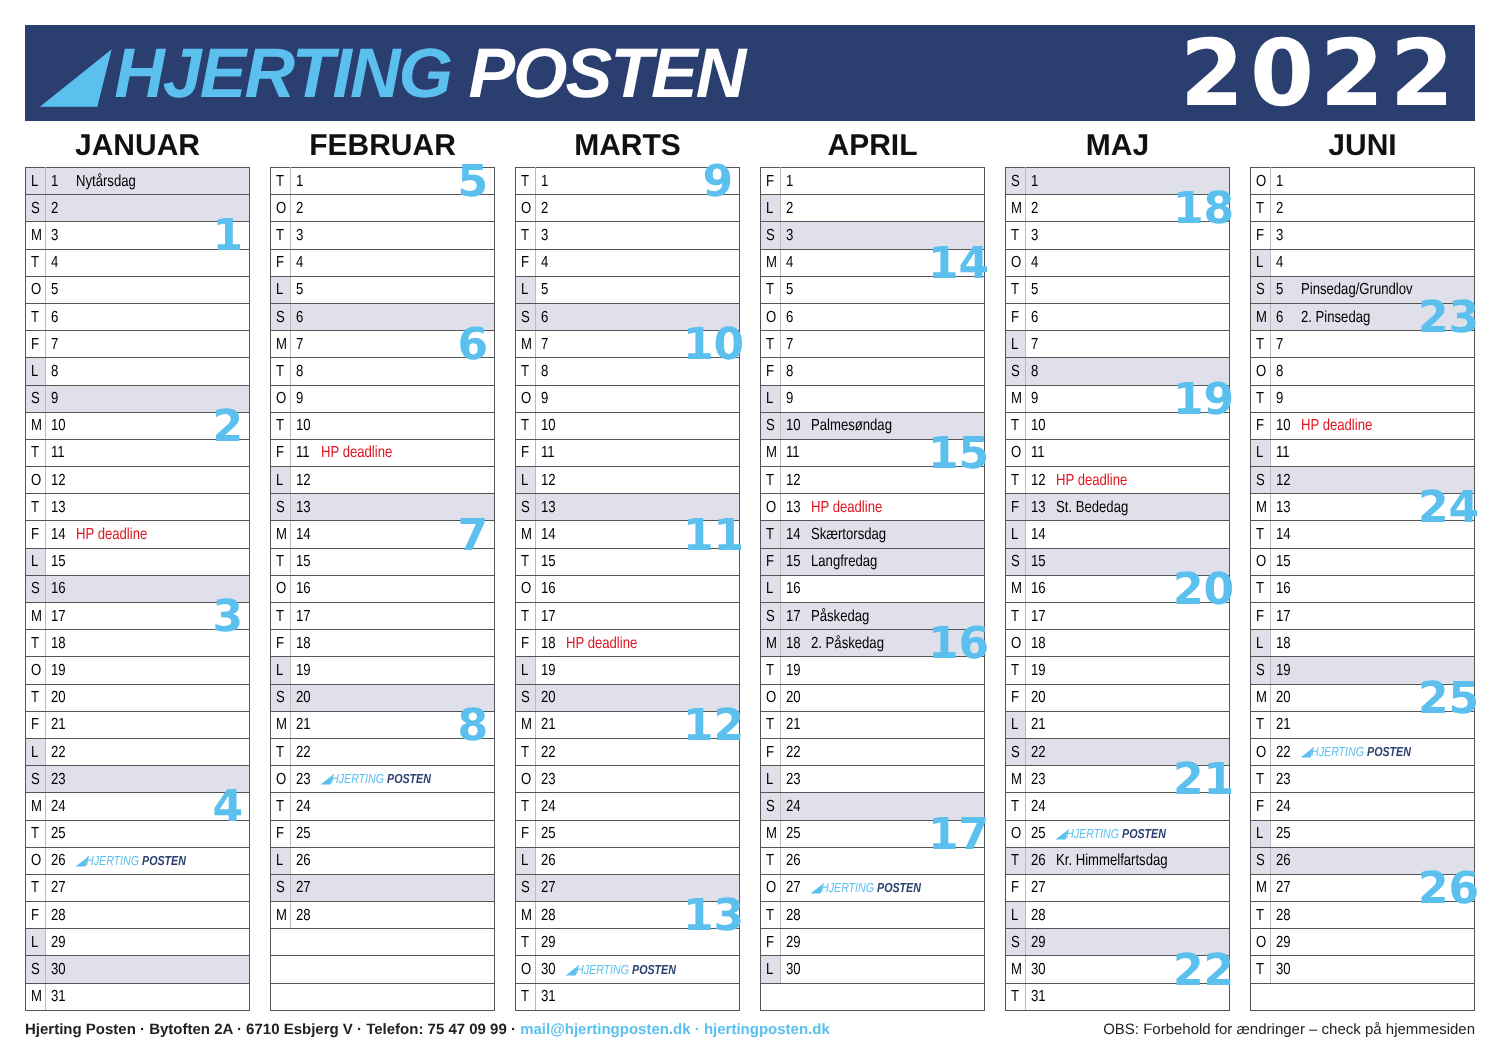◢ HJERTING POSTEN
2022
JANUAR
| L | 1 | Nytårsdag | |
| S | 2 | | |
| M | 3 | | 1 |
| T | 4 | | |
| O | 5 | | |
| T | 6 | | |
| F | 7 | | |
| L | 8 | | |
| S | 9 | | |
| M | 10 | | 2 |
| T | 11 | | |
| O | 12 | | |
| T | 13 | | |
| F | 14 | HP deadline | |
| L | 15 | | |
| S | 16 | | |
| M | 17 | | 3 |
| T | 18 | | |
| O | 19 | | |
| T | 20 | | |
| F | 21 | | |
| L | 22 | | |
| S | 23 | | |
| M | 24 | | 4 |
| T | 25 | | |
| O | 26 | ◢HJERTING POSTEN | |
| T | 27 | | |
| F | 28 | | |
| L | 29 | | |
| S | 30 | | |
| M | 31 | | |
FEBRUAR
| T | 1 | | 5 |
| O | 2 | | |
| T | 3 | | |
| F | 4 | | |
| L | 5 | | |
| S | 6 | | |
| M | 7 | | 6 |
| T | 8 | | |
| O | 9 | | |
| T | 10 | | |
| F | 11 | HP deadline | |
| L | 12 | | |
| S | 13 | | |
| M | 14 | | 7 |
| T | 15 | | |
| O | 16 | | |
| T | 17 | | |
| F | 18 | | |
| L | 19 | | |
| S | 20 | | |
| M | 21 | | 8 |
| T | 22 | | |
| O | 23 | ◢HJERTING POSTEN | |
| T | 24 | | |
| F | 25 | | |
| L | 26 | | |
| S | 27 | | |
| M | 28 | | |
MARTS
| T | 1 | | 9 |
| O | 2 | | |
| T | 3 | | |
| F | 4 | | |
| L | 5 | | |
| S | 6 | | |
| M | 7 | | 10 |
| T | 8 | | |
| O | 9 | | |
| T | 10 | | |
| F | 11 | | |
| L | 12 | | |
| S | 13 | | |
| M | 14 | | 11 |
| T | 15 | | |
| O | 16 | | |
| T | 17 | | |
| F | 18 | HP deadline | |
| L | 19 | | |
| S | 20 | | |
| M | 21 | | 12 |
| T | 22 | | |
| O | 23 | | |
| T | 24 | | |
| F | 25 | | |
| L | 26 | | |
| S | 27 | | |
| M | 28 | | 13 |
| T | 29 | | |
| O | 30 | ◢HJERTING POSTEN | |
| T | 31 | | |
APRIL
| F | 1 | | |
| L | 2 | | |
| S | 3 | | |
| M | 4 | | 14 |
| T | 5 | | |
| O | 6 | | |
| T | 7 | | |
| F | 8 | | |
| L | 9 | | |
| S | 10 | Palmesøndag | |
| M | 11 | | 15 |
| T | 12 | | |
| O | 13 | HP deadline | |
| T | 14 | Skærtorsdag | |
| F | 15 | Langfredag | |
| L | 16 | | |
| S | 17 | Påskedag | |
| M | 18 | 2. Påskedag | 16 |
| T | 19 | | |
| O | 20 | | |
| T | 21 | | |
| F | 22 | | |
| L | 23 | | |
| S | 24 | | |
| M | 25 | | 17 |
| T | 26 | | |
| O | 27 | ◢HJERTING POSTEN | |
| T | 28 | | |
| F | 29 | | |
| L | 30 | | |
MAJ
| S | 1 | | |
| M | 2 | | 18 |
| T | 3 | | |
| O | 4 | | |
| T | 5 | | |
| F | 6 | | |
| L | 7 | | |
| S | 8 | | |
| M | 9 | | 19 |
| T | 10 | | |
| O | 11 | | |
| T | 12 | HP deadline | |
| F | 13 | St. Bededag | |
| L | 14 | | |
| S | 15 | | |
| M | 16 | | 20 |
| T | 17 | | |
| O | 18 | | |
| T | 19 | | |
| F | 20 | | |
| L | 21 | | |
| S | 22 | | |
| M | 23 | | 21 |
| T | 24 | | |
| O | 25 | ◢HJERTING POSTEN | |
| T | 26 | Kr. Himmelfartsdag | |
| F | 27 | | |
| L | 28 | | |
| S | 29 | | |
| M | 30 | | 22 |
| T | 31 | | |
JUNI
| O | 1 | | |
| T | 2 | | |
| F | 3 | | |
| L | 4 | | |
| S | 5 | Pinsedag/Grundlovsdag | |
| M | 6 | 2. Pinsedag | 23 |
| T | 7 | | |
| O | 8 | | |
| T | 9 | | |
| F | 10 | HP deadline | |
| L | 11 | | |
| S | 12 | | |
| M | 13 | | 24 |
| T | 14 | | |
| O | 15 | | |
| T | 16 | | |
| F | 17 | | |
| L | 18 | | |
| S | 19 | | |
| M | 20 | | 25 |
| T | 21 | | |
| O | 22 | ◢HJERTING POSTEN | |
| T | 23 | | |
| F | 24 | | |
| L | 25 | | |
| S | 26 | | |
| M | 27 | | 26 |
| T | 28 | | |
| O | 29 | | |
| T | 30 | | |
Hjerting Posten · Bytoften 2A · 6710 Esbjerg V · Telefon: 75 47 09 99 · mail@hjertingposten.dk · hjertingposten.dk
OBS: Forbehold for ændringer – check på hjemmesiden